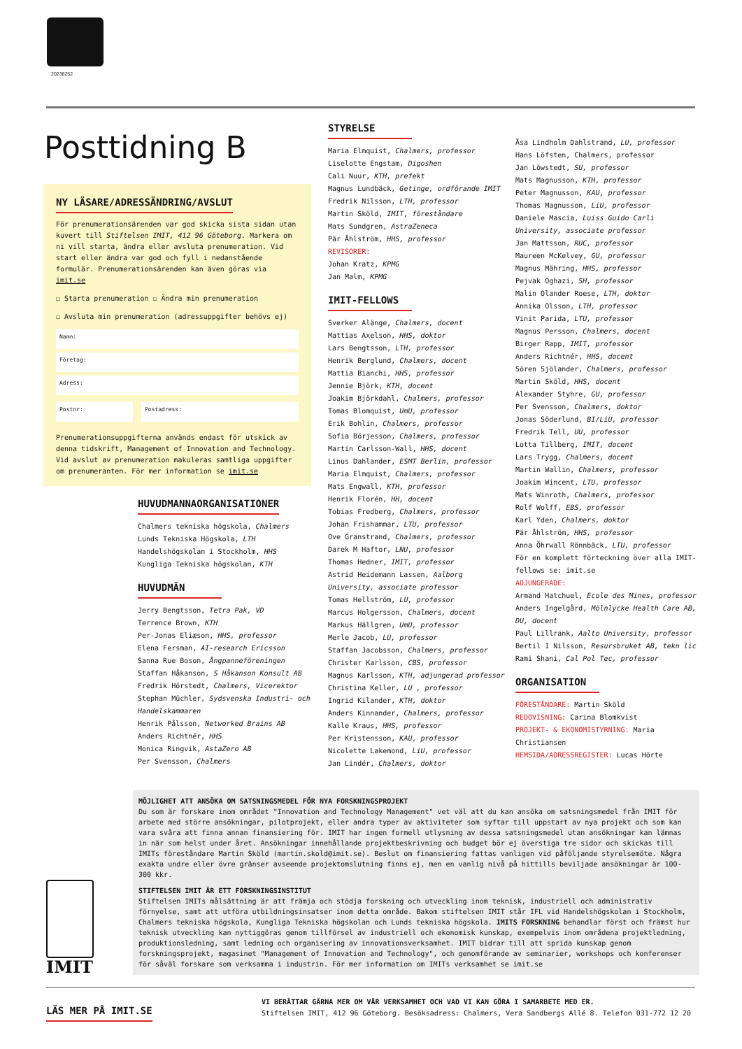20238252
Posttidning B
NY LÄSARE/ADRESSÄNDRING/AVSLUT
För prenumerationsärenden var god skicka sista sidan utan kuvert till Stiftelsen IMIT, 412 96 Göteborg. Markera om ni vill starta, ändra eller avsluta prenumeration. Vid start eller ändra var god och fyll i nedanstående formulär. Prenumerationsärenden kan även göras via imit.se
☐ Starta prenumeration ☐ Ändra min prenumeration
☐ Avsluta min prenumeration (adressuppgifter behövs ej)
Namn:
Företag:
Adress:
Postnr: Postadress:
Prenumerationsuppgifterna används endast för utskick av denna tidskrift, Management of Innovation and Technology. Vid avslut av prenumeration makuleras samtliga uppgifter om prenumeranten. För mer information se imit.se
HUVUDMANNAORGANISATIONER
Chalmers tekniska högskola, Chalmers
Lunds Tekniska Högskola, LTH
Handelshögskolan i Stockholm, HHS
Kungliga Tekniska högskolan, KTH
HUVUDMÄN
Jerry Bengtsson, Tetra Pak, VD
Terrence Brown, KTH
Per-Jonas Eliæson, HHS, professor
Elena Fersman, AI-research Ericsson
Sanna Rue Boson, Ångpanneföreningen
Staffan Håkanson, S Håkanson Konsult AB
Fredrik Hörstedt, Chalmers, Vicerektor
Stephan Müchler, Sydsvenska Industri- och Handelskammaren
Henrik Pålsson, Networked Brains AB
Anders Richtnér, HHS
Monica Ringvik, AstaZero AB
Per Svensson, Chalmers
STYRELSE
Maria Elmquist, Chalmers, professor
Liselotte Engstam, Digoshen
Cali Nuur, KTH, prefekt
Magnus Lundbäck, Getinge, ordförande IMIT
Fredrik Nilsson, LTH, professor
Martin Sköld, IMIT, föreståndare
Mats Sundgren, AstraZeneca
Pär Åhlström, HHS, professor
REVISORER:
Johan Kratz, KPMG
Jan Malm, KPMG
IMIT-FELLOWS
Sverker Alänge, Chalmers, docent
Mattias Axelson, HHS, doktor
Lars Bengtsson, LTH, professor
Henrik Berglund, Chalmers, docent
Mattia Bianchi, HHS, professor
Jennie Björk, KTH, docent
Joakim Björkdahl, Chalmers, professor
Tomas Blomquist, UmU, professor
Erik Bohlin, Chalmers, professor
Sofia Börjesson, Chalmers, professor
Martin Carlsson-Wall, HHS, docent
Linus Dahlander, ESMT Berlin, professor
Maria Elmquist, Chalmers, professor
Mats Engwall, KTH, professor
Henrik Florén, HH, docent
Tobias Fredberg, Chalmers, professor
Johan Frishammar, LTU, professor
Ove Granstrand, Chalmers, professor
Darek M Haftor, LNU, professor
Thomas Hedner, IMIT, professor
Astrid Heidemann Lassen, Aalborg University, associate professor
Tomas Hellström, LU, professor
Marcus Holgersson, Chalmers, docent
Markus Hällgren, UmU, professor
Merle Jacob, LU, professor
Staffan Jacobsson, Chalmers, professor
Christer Karlsson, CBS, professor
Magnus Karlsson, KTH, adjungerad professor
Christina Keller, LU , professor
Ingrid Kilander, KTH, doktor
Anders Kinnander, Chalmers, professor
Kalle Kraus, HHS, professor
Per Kristensson, KAU, professor
Nicolette Lakemond, LiU, professor
Jan Lindér, Chalmers, doktor
Åsa Lindholm Dahlstrand, LU, professor
Hans Löfsten, Chalmers, professor
Jan Löwstedt, SU, professor
Mats Magnusson, KTH, professor
Peter Magnusson, KAU, professor
Thomas Magnusson, LiU, professor
Daniele Mascia, Luiss Guido Carli University, associate professor
Jan Mattsson, RUC, professor
Maureen McKelvey, GU, professor
Magnus Mähring, HHS, professor
Pejvak Oghazi, SH, professor
Malin Olander Roese, LTH, doktor
Annika Olsson, LTH, professor
Vinit Parida, LTU, professor
Magnus Persson, Chalmers, docent
Birger Rapp, IMIT, professor
Anders Richtnér, HHS, docent
Sören Sjölander, Chalmers, professor
Martin Sköld, HHS, docent
Alexander Styhre, GU, professor
Per Svensson, Chalmers, doktor
Jonas Söderlund, BI/LiU, professor
Fredrik Tell, UU, professor
Lotta Tillberg, IMIT, docent
Lars Trygg, Chalmers, docent
Martin Wallin, Chalmers, professor
Joakim Wincent, LTU, professor
Mats Winroth, Chalmers, professor
Rolf Wolff, EBS, professor
Karl Yden, Chalmers, doktor
Pär Åhlström, HHS, professor
Anna Öhrwall Rönnbäck, LTU, professor
För en komplett förteckning över alla IMIT-fellows se: imit.se
ADJUNGERADE:
Armand Hatchuel, Ecole des Mines, professor
Anders Ingelgård, Mölnlycke Health Care AB, DU, docent
Paul Lillrank, Aalto University, professor
Bertil I Nilsson, Resursbruket AB, tekn lic
Rami Shani, Cal Pol Tec, professor
ORGANISATION
FÖRESTÅNDARE: Martin Sköld
REDOVISNING: Carina Blomkvist
PROJEKT- & EKONOMISTYRNING: Maria Christiansen
HEMSIDA/ADRESSREGISTER: Lucas Hörte
MÖJLIGHET ATT ANSÖKA OM SATSNINGSMEDEL FÖR NYA FORSKNINGSPROJEKT
Du som är forskare inom området "Innovation and Technology Management" vet väl att du kan ansöka om satsningsmedel från IMIT för arbete med större ansökningar, pilotprojekt, eller andra typer av aktiviteter som syftar till uppstart av nya projekt och som kan vara svåra att finna annan finansiering för. IMIT har ingen formell utlysning av dessa satsningsmedel utan ansökningar kan lämnas in när som helst under året. Ansökningar innehållande projektbeskrivning och budget bör ej överstiga tre sidor och skickas till IMITs föreståndare Martin Sköld (martin.skold@imit.se). Beslut om finansiering fattas vanligen vid påföljande styrelsemöte. Några exakta undre eller övre gränser avseende projektomslutning finns ej, men en vanlig nivå på hittills beviljade ansökningar är 100-300 kkr.
IMIT
STIFTELSEN IMIT ÄR ETT FORSKNINGSINSTITUT
Stiftelsen IMITs målsättning är att främja och stödja forskning och utveckling inom teknisk, industriell och administrativ förnyelse, samt att utföra utbildningsinsatser inom detta område. Bakom stiftelsen IMIT står IFL vid Handelshögskolan i Stockholm, Chalmers tekniska högskola, Kungliga Tekniska högskolan och Lunds tekniska högskola. IMITS FORSKNING behandlar först och främst hur teknisk utveckling kan nyttiggöras genom tillförsel av industriell och ekonomisk kunskap, exempelvis inom områdena projektledning, produktionsledning, samt ledning och organisering av innovationsverksamhet. IMIT bidrar till att sprida kunskap genom forskningsprojekt, magasinet "Management of Innovation and Technology", och genomförande av seminarier, workshops och konferenser för såväl forskare som verksamma i industrin. För mer information om IMITs verksamhet se imit.se
LÄS MER PÅ IMIT.SE
VI BERÄTTAR GÄRNA MER OM VÅR VERKSAMHET OCH VAD VI KAN GÖRA I SAMARBETE MED ER.
Stiftelsen IMIT, 412 96 Göteborg. Besöksadress: Chalmers, Vera Sandbergs Allé 8. Telefon 031-772 12 20